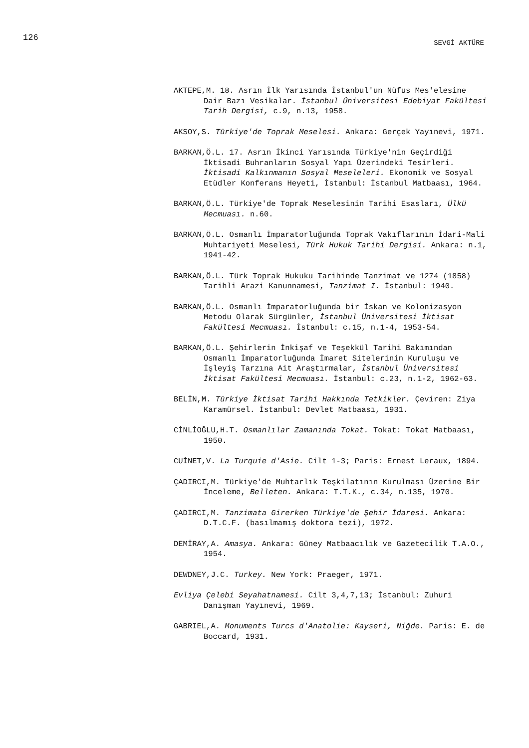126 SEVGİ AKTÜRE
AKTEPE,M. 18. Asrın İlk Yarısında İstanbul'un Nüfus Mes'elesine Dair Bazı Vesikalar. İstanbul Üniversitesi Edebiyat Fakültesi Tarih Dergisi, c.9, n.13, 1958.
AKSOY,S. Türkiye'de Toprak Meselesi. Ankara: Gerçek Yayınevi, 1971.
BARKAN,Ö.L. 17. Asrın İkinci Yarısında Türkiye'nin Geçirdiği İktisadi Buhranların Sosyal Yapı Üzerindeki Tesirleri. İktisadi Kalkınmanın Sosyal Meseleleri. Ekonomik ve Sosyal Etüdler Konferans Heyeti, İstanbul: İstanbul Matbaası, 1964.
BARKAN,Ö.L. Türkiye'de Toprak Meselesinin Tarihi Esasları, Ülkü Mecmuası. n.60.
BARKAN,Ö.L. Osmanlı İmparatorluğunda Toprak Vakıflarının İdari-Mali Muhtariyeti Meselesi, Türk Hukuk Tarihi Dergisi. Ankara: n.1, 1941-42.
BARKAN,Ö.L. Türk Toprak Hukuku Tarihinde Tanzimat ve 1274 (1858) Tarihli Arazi Kanunnamesi, Tanzimat I. İstanbul: 1940.
BARKAN,Ö.L. Osmanlı İmparatorluğunda bir İskan ve Kolonizasyon Metodu Olarak Sürgünler, İstanbul Üniversitesi İktisat Fakültesi Mecmuası. İstanbul: c.15, n.1-4, 1953-54.
BARKAN,Ö.L. Şehirlerin İnkişaf ve Teşekkül Tarihi Bakımından Osmanlı İmparatorluğunda İmaret Sitelerinin Kuruluşu ve İşleyiş Tarzına Ait Araştırmalar, İstanbul Üniversitesi İktisat Fakültesi Mecmuası. İstanbul: c.23, n.1-2, 1962-63.
BELİN,M. Türkiye İktisat Tarihi Hakkında Tetkikler. Çeviren: Ziya Karamürsel. İstanbul: Devlet Matbaası, 1931.
CİNLİOĞLU,H.T. Osmanlılar Zamanında Tokat. Tokat: Tokat Matbaası, 1950.
CUİNET,V. La Turquie d'Asie. Cilt 1-3; Paris: Ernest Leraux, 1894.
ÇADIRCI,M. Türkiye'de Muhtarlık Teşkilatının Kurulması Üzerine Bir İnceleme, Belleten. Ankara: T.T.K., c.34, n.135, 1970.
ÇADIRCI,M. Tanzimata Girerken Türkiye'de Şehir İdaresi. Ankara: D.T.C.F. (basılmamış doktora tezi), 1972.
DEMİRAY,A. Amasya. Ankara: Güney Matbaacılık ve Gazetecilik T.A.O., 1954.
DEWDNEY,J.C. Turkey. New York: Praeger, 1971.
Evliya Çelebi Seyahatnamesi. Cilt 3,4,7,13; İstanbul: Zuhuri Danışman Yayınevi, 1969.
GABRIEL,A. Monuments Turcs d'Anatolie: Kayseri, Niğde. Paris: E. de Boccard, 1931.